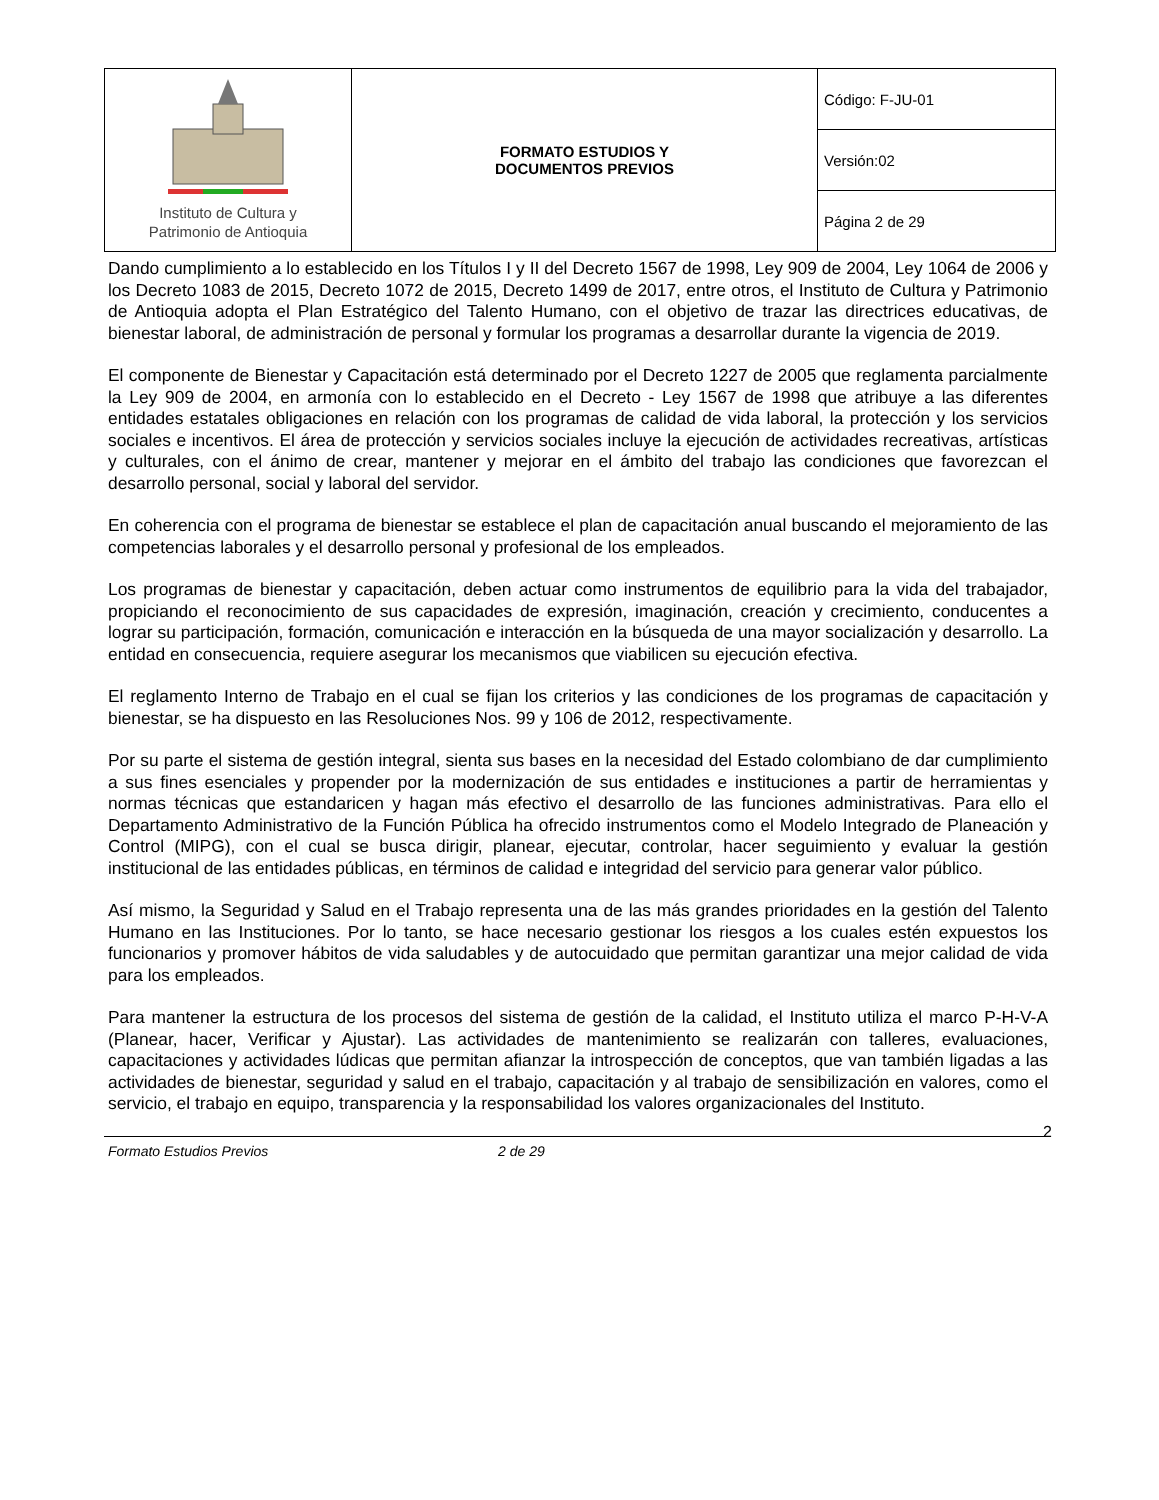| Instituto de Cultura y Patrimonio de Antioquia | FORMATO ESTUDIOS Y DOCUMENTOS PREVIOS | Código: F-JU-01 |
| | | Versión:02 |
| | | Página 2 de 29 |
Dando cumplimiento a lo establecido en los Títulos I y II del Decreto 1567 de 1998, Ley 909 de 2004, Ley 1064 de 2006 y los Decreto 1083 de 2015, Decreto 1072 de 2015, Decreto 1499 de 2017, entre otros, el Instituto de Cultura y Patrimonio de Antioquia adopta el Plan Estratégico del Talento Humano, con el objetivo de trazar las directrices educativas, de bienestar laboral, de administración de personal y formular los programas a desarrollar durante la vigencia de 2019.
El componente de Bienestar y Capacitación está determinado por el Decreto 1227 de 2005 que reglamenta parcialmente la Ley 909 de 2004, en armonía con lo establecido en el Decreto - Ley 1567 de 1998 que atribuye a las diferentes entidades estatales obligaciones en relación con los programas de calidad de vida laboral, la protección y los servicios sociales e incentivos. El área de protección y servicios sociales incluye la ejecución de actividades recreativas, artísticas y culturales, con el ánimo de crear, mantener y mejorar en el ámbito del trabajo las condiciones que favorezcan el desarrollo personal, social y laboral del servidor.
En coherencia con el programa de bienestar se establece el plan de capacitación anual buscando el mejoramiento de las competencias laborales y el desarrollo personal y profesional de los empleados.
Los programas de bienestar y capacitación, deben actuar como instrumentos de equilibrio para la vida del trabajador, propiciando el reconocimiento de sus capacidades de expresión, imaginación, creación y crecimiento, conducentes a lograr su participación, formación, comunicación e interacción en la búsqueda de una mayor socialización y desarrollo. La entidad en consecuencia, requiere asegurar los mecanismos que viabilicen su ejecución efectiva.
El reglamento Interno de Trabajo en el cual se fijan los criterios y las condiciones de los programas de capacitación y bienestar, se ha dispuesto en las Resoluciones Nos. 99 y 106 de 2012, respectivamente.
Por su parte el sistema de gestión integral, sienta sus bases en la necesidad del Estado colombiano de dar cumplimiento a sus fines esenciales y propender por la modernización de sus entidades e instituciones a partir de herramientas y normas técnicas que estandaricen y hagan más efectivo el desarrollo de las funciones administrativas. Para ello el Departamento Administrativo de la Función Pública ha ofrecido instrumentos como el Modelo Integrado de Planeación y Control (MIPG), con el cual se busca dirigir, planear, ejecutar, controlar, hacer seguimiento y evaluar la gestión institucional de las entidades públicas, en términos de calidad e integridad del servicio para generar valor público.
Así mismo, la Seguridad y Salud en el Trabajo representa una de las más grandes prioridades en la gestión del Talento Humano en las Instituciones. Por lo tanto, se hace necesario gestionar los riesgos a los cuales estén expuestos los funcionarios y promover hábitos de vida saludables y de autocuidado que permitan garantizar una mejor calidad de vida para los empleados.
Para mantener la estructura de los procesos del sistema de gestión de la calidad, el Instituto utiliza el marco P-H-V-A (Planear, hacer, Verificar y Ajustar). Las actividades de mantenimiento se realizarán con talleres, evaluaciones, capacitaciones y actividades lúdicas que permitan afianzar la introspección de conceptos, que van también ligadas a las actividades de bienestar, seguridad y salud en el trabajo, capacitación y al trabajo de sensibilización en valores, como el servicio, el trabajo en equipo, transparencia y la responsabilidad los valores organizacionales del Instituto.
Formato Estudios Previos 2 de 29
2